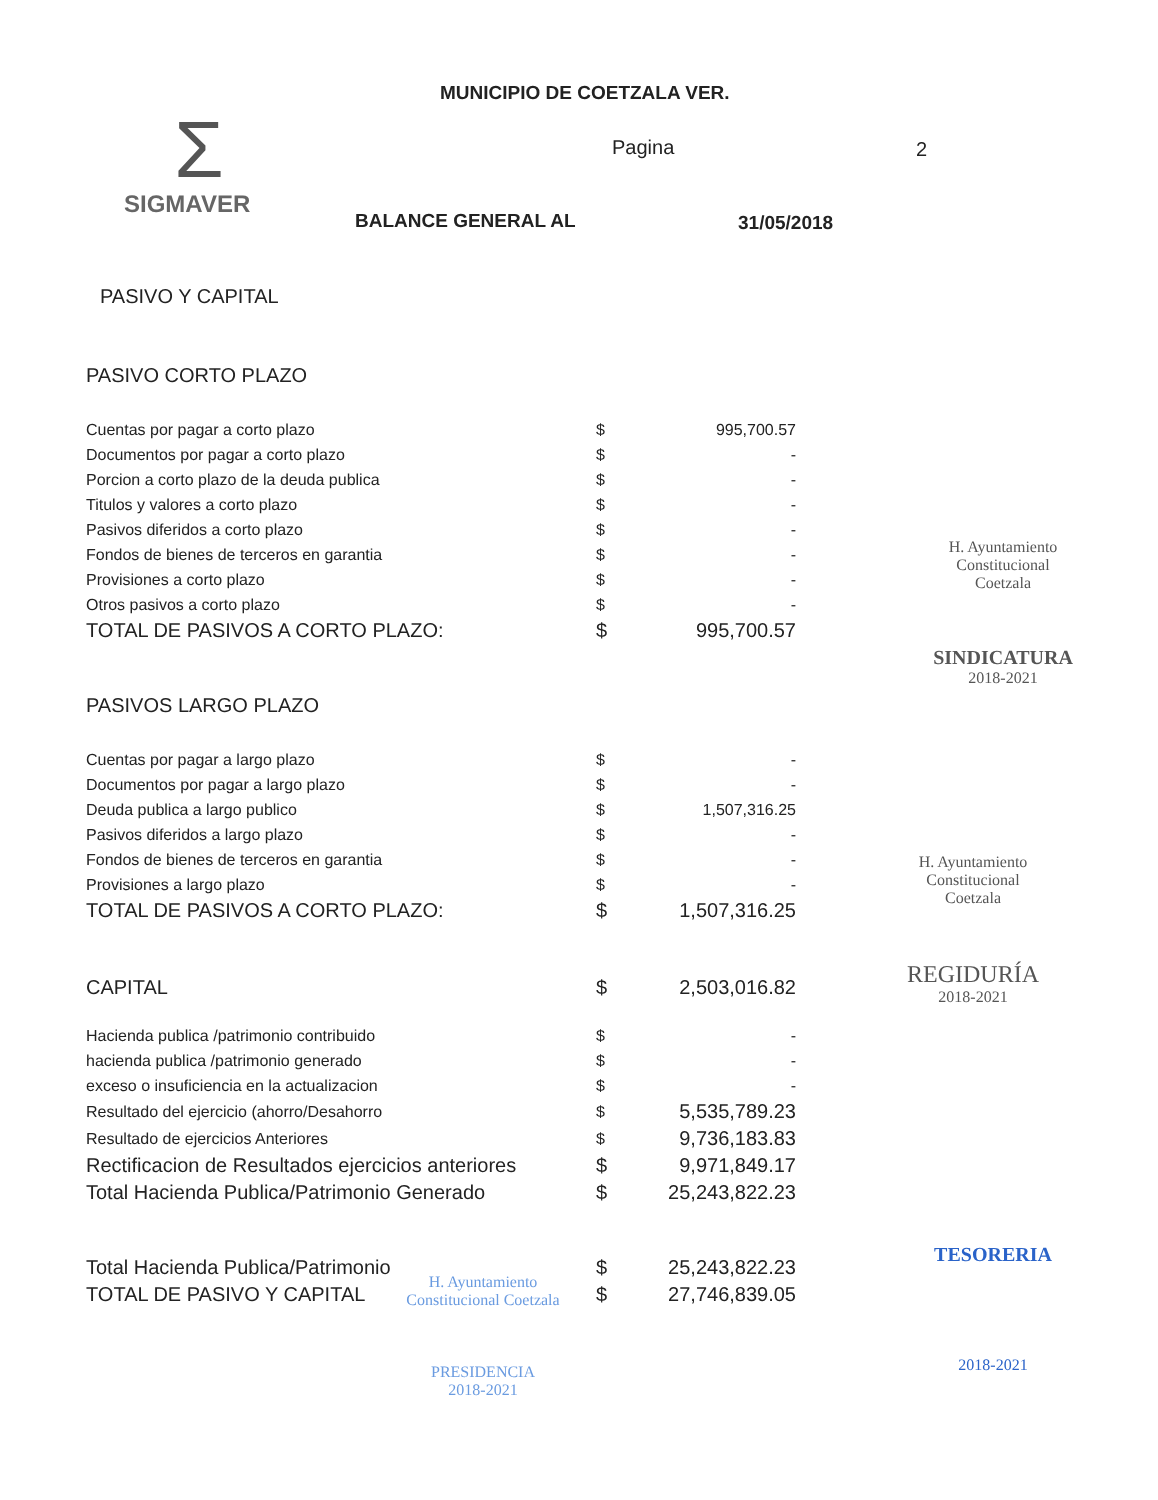MUNICIPIO DE COETZALA VER.
Pagina 2
Σ
SIGMAVER
BALANCE GENERAL AL 31/05/2018
PASIVO Y CAPITAL
PASIVO CORTO PLAZO
| Cuentas por pagar a corto plazo | $ | 995,700.57 |
| Documentos por pagar a corto plazo | $ | - |
| Porcion a corto plazo de la deuda publica | $ | - |
| Titulos y valores a corto plazo | $ | - |
| Pasivos diferidos a corto plazo | $ | - |
| Fondos de bienes de terceros en garantia | $ | - |
| Provisiones a corto plazo | $ | - |
| Otros pasivos a corto plazo | $ | - |
| TOTAL DE PASIVOS A CORTO PLAZO: | $ | 995,700.57 |
PASIVOS LARGO PLAZO
| Cuentas por pagar a largo plazo | $ | - |
| Documentos por pagar a largo plazo | $ | - |
| Deuda publica a largo publico | $ | 1,507,316.25 |
| Pasivos diferidos a largo plazo | $ | - |
| Fondos de bienes de terceros en garantia | $ | - |
| Provisiones a largo plazo | $ | - |
| TOTAL DE PASIVOS A CORTO PLAZO: | $ | 1,507,316.25 |
| CAPITAL | $ | 2,503,016.82 |
| Hacienda publica /patrimonio contribuido | $ | - |
| hacienda publica /patrimonio generado | $ | - |
| exceso o insuficiencia en la actualizacion | $ | - |
| Resultado del ejercicio (ahorro/Desahorro | $ | 5,535,789.23 |
| Resultado de ejercicios Anteriores | $ | 9,736,183.83 |
| Rectificacion de Resultados ejercicios anteriores | $ | 9,971,849.17 |
| Total Hacienda Publica/Patrimonio Generado | $ | 25,243,822.23 |
| Total Hacienda Publica/Patrimonio | $ | 25,243,822.23 |
| TOTAL DE PASIVO Y CAPITAL | $ | 27,746,839.05 |
H. Ayuntamiento
Constitucional
Coetzala
SINDICATURA
2018-2021
H. Ayuntamiento
Constitucional
Coetzala
REGIDURÍA
2018-2021
TESORERIA
2018-2021
H. Ayuntamiento Constitucional Coetzala
PRESIDENCIA
2018-2021